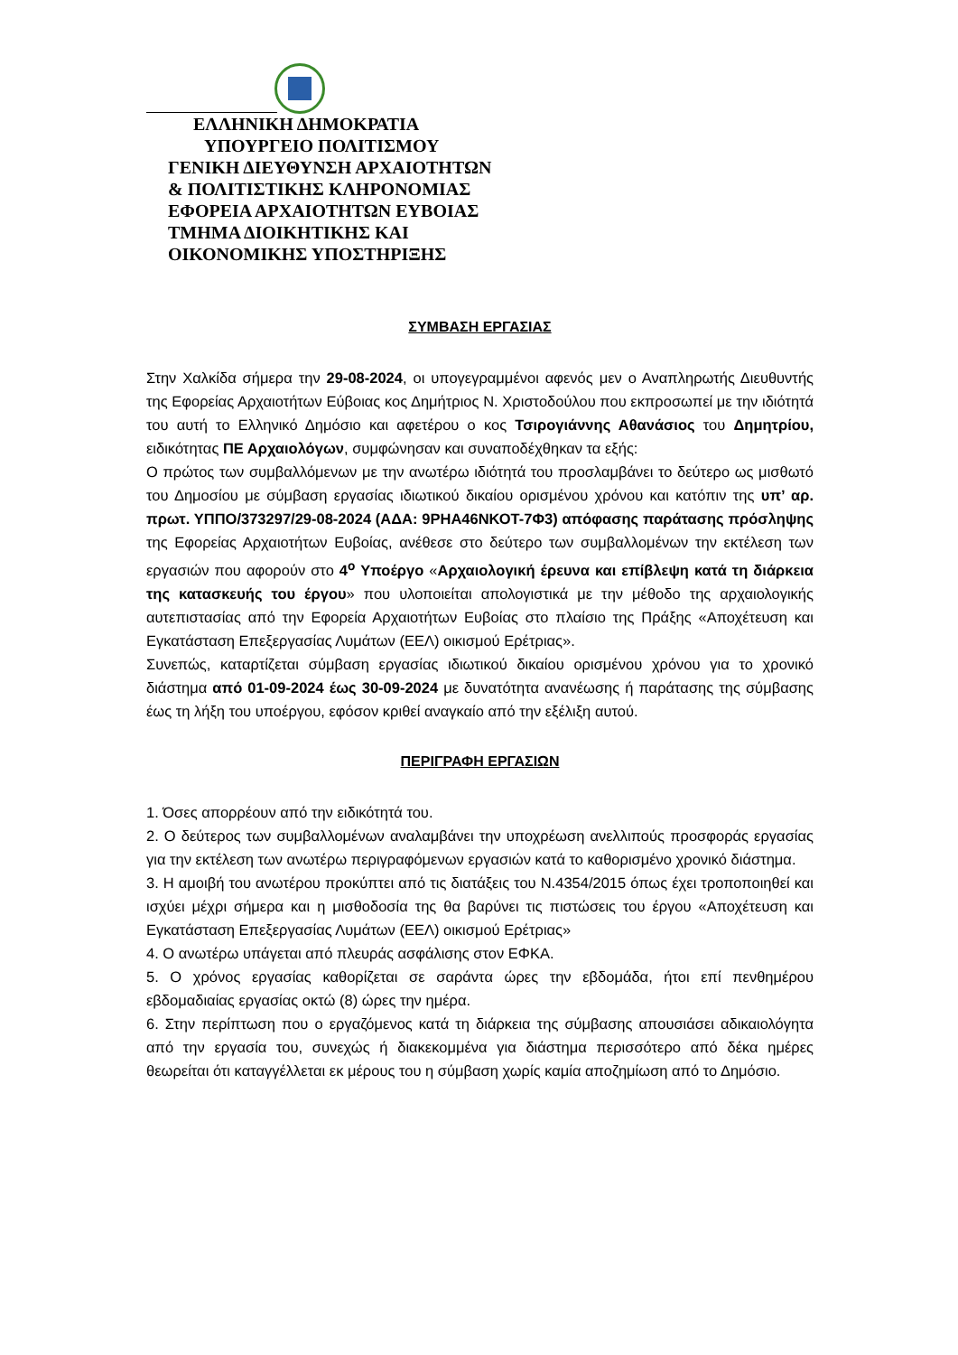ΕΛΛΗΝΙΚΗ ΔΗΜΟΚΡΑΤΙΑ
ΥΠΟΥΡΓΕΙΟ ΠΟΛΙΤΙΣΜΟΥ
ΓΕΝΙΚΗ ΔΙΕΥΘΥΝΣΗ ΑΡΧΑΙΟΤΗΤΩΝ
& ΠΟΛΙΤΙΣΤΙΚΗΣ ΚΛΗΡΟΝΟΜΙΑΣ
ΕΦΟΡΕΙΑ ΑΡΧΑΙΟΤΗΤΩΝ ΕΥΒΟΙΑΣ
ΤΜΗΜΑ ΔΙΟΙΚΗΤΙΚΗΣ ΚΑΙ
ΟΙΚΟΝΟΜΙΚΗΣ ΥΠΟΣΤΗΡΙΞΗΣ
ΣΥΜΒΑΣΗ ΕΡΓΑΣΙΑΣ
Στην Χαλκίδα σήμερα την 29-08-2024, οι υπογεγραμμένοι αφενός μεν ο Αναπληρωτής Διευθυντής της Εφορείας Αρχαιοτήτων Εύβοιας κος Δημήτριος Ν. Χριστοδούλου που εκπροσωπεί με την ιδιότητά του αυτή το Ελληνικό Δημόσιο και αφετέρου ο κος Τσιρογιάννης Αθανάσιος του Δημητρίου, ειδικότητας ΠΕ Αρχαιολόγων, συμφώνησαν και συναποδέχθηκαν τα εξής:
Ο πρώτος των συμβαλλόμενων με την ανωτέρω ιδιότητά του προσλαμβάνει το δεύτερο ως μισθωτό του Δημοσίου με σύμβαση εργασίας ιδιωτικού δικαίου ορισμένου χρόνου και κατόπιν της υπ’ αρ. πρωτ. ΥΠΠΟ/373297/29-08-2024 (ΑΔΑ: 9ΡΗΑ46ΝΚΟΤ-7Φ3) απόφασης παράτασης πρόσληψης της Εφορείας Αρχαιοτήτων Ευβοίας, ανέθεσε στο δεύτερο των συμβαλλομένων την εκτέλεση των εργασιών που αφορούν στο 4<sup>ο</sup> Υποέργο «Αρχαιολογική έρευνα και επίβλεψη κατά τη διάρκεια της κατασκευής του έργου» που υλοποιείται απολογιστικά με την μέθοδο της αρχαιολογικής αυτεπιστασίας από την Εφορεία Αρχαιοτήτων Ευβοίας στο πλαίσιο της Πράξης «Αποχέτευση και Εγκατάσταση Επεξεργασίας Λυμάτων (ΕΕΛ) οικισμού Ερέτριας».
Συνεπώς, καταρτίζεται σύμβαση εργασίας ιδιωτικού δικαίου ορισμένου χρόνου για το χρονικό διάστημα από 01-09-2024 έως 30-09-2024 με δυνατότητα ανανέωσης ή παράτασης της σύμβασης έως τη λήξη του υποέργου, εφόσον κριθεί αναγκαίο από την εξέλιξη αυτού.
ΠΕΡΙΓΡΑΦΗ ΕΡΓΑΣΙΩΝ
1. Όσες απορρέουν από την ειδικότητά του.
2. Ο δεύτερος των συμβαλλομένων αναλαμβάνει την υποχρέωση ανελλιπούς προσφοράς εργασίας για την εκτέλεση των ανωτέρω περιγραφόμενων εργασιών κατά το καθορισμένο χρονικό διάστημα.
3. Η αμοιβή του ανωτέρου προκύπτει από τις διατάξεις του Ν.4354/2015 όπως έχει τροποποιηθεί και ισχύει μέχρι σήμερα και η μισθοδοσία της θα βαρύνει τις πιστώσεις του έργου «Αποχέτευση και Εγκατάσταση Επεξεργασίας Λυμάτων (ΕΕΛ) οικισμού Ερέτριας»
4. Ο ανωτέρω υπάγεται από πλευράς ασφάλισης στον ΕΦΚΑ.
5. Ο χρόνος εργασίας καθορίζεται σε σαράντα ώρες την εβδομάδα, ήτοι επί πενθημέρου εβδομαδιαίας εργασίας οκτώ (8) ώρες την ημέρα.
6. Στην περίπτωση που ο εργαζόμενος κατά τη διάρκεια της σύμβασης απουσιάσει αδικαιολόγητα από την εργασία του, συνεχώς ή διακεκομμένα για διάστημα περισσότερο από δέκα ημέρες θεωρείται ότι καταγγέλλεται εκ μέρους του η σύμβαση χωρίς καμία αποζημίωση από το Δημόσιο.